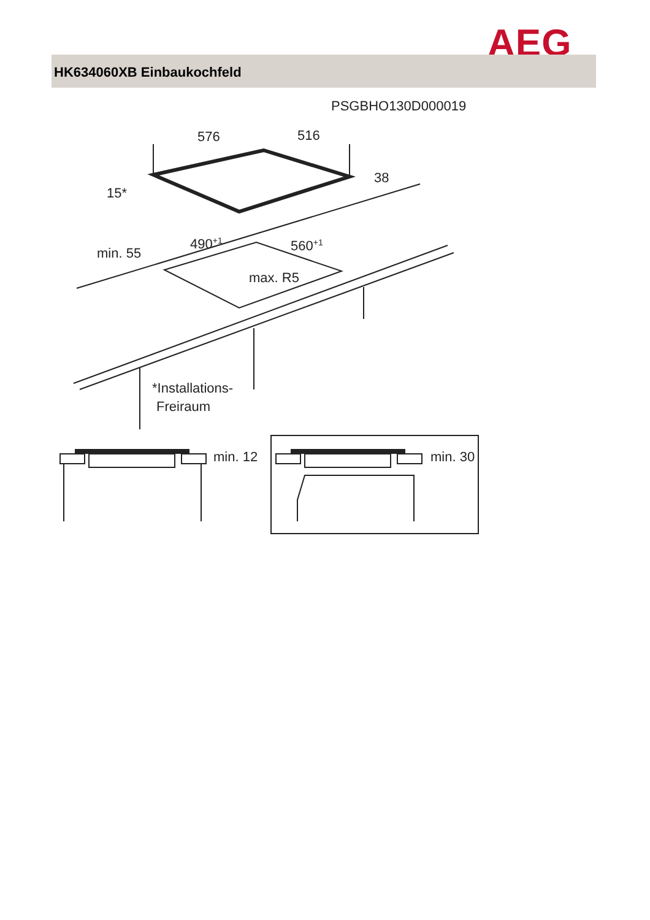AEG
HK634060XB Einbaukochfeld
PSGBHO130D000019
576
516
38
15*
490+1
560+1
min. 55
max. R5
*Installations-
Freiraum
min. 12
min. 30